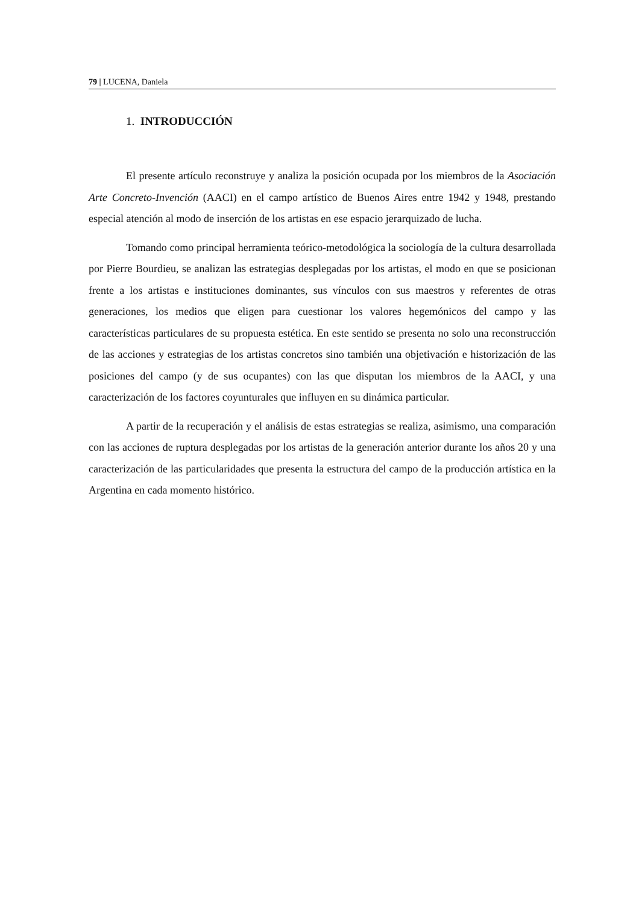79 | LUCENA, Daniela
1. INTRODUCCIÓN
El presente artículo reconstruye y analiza la posición ocupada por los miembros de la Asociación Arte Concreto-Invención (AACI) en el campo artístico de Buenos Aires entre 1942 y 1948, prestando especial atención al modo de inserción de los artistas en ese espacio jerarquizado de lucha.
Tomando como principal herramienta teórico-metodológica la sociología de la cultura desarrollada por Pierre Bourdieu, se analizan las estrategias desplegadas por los artistas, el modo en que se posicionan frente a los artistas e instituciones dominantes, sus vínculos con sus maestros y referentes de otras generaciones, los medios que eligen para cuestionar los valores hegemónicos del campo y las características particulares de su propuesta estética. En este sentido se presenta no solo una reconstrucción de las acciones y estrategias de los artistas concretos sino también una objetivación e historización de las posiciones del campo (y de sus ocupantes) con las que disputan los miembros de la AACI, y una caracterización de los factores coyunturales que influyen en su dinámica particular.
A partir de la recuperación y el análisis de estas estrategias se realiza, asimismo, una comparación con las acciones de ruptura desplegadas por los artistas de la generación anterior durante los años 20 y una caracterización de las particularidades que presenta la estructura del campo de la producción artística en la Argentina en cada momento histórico.